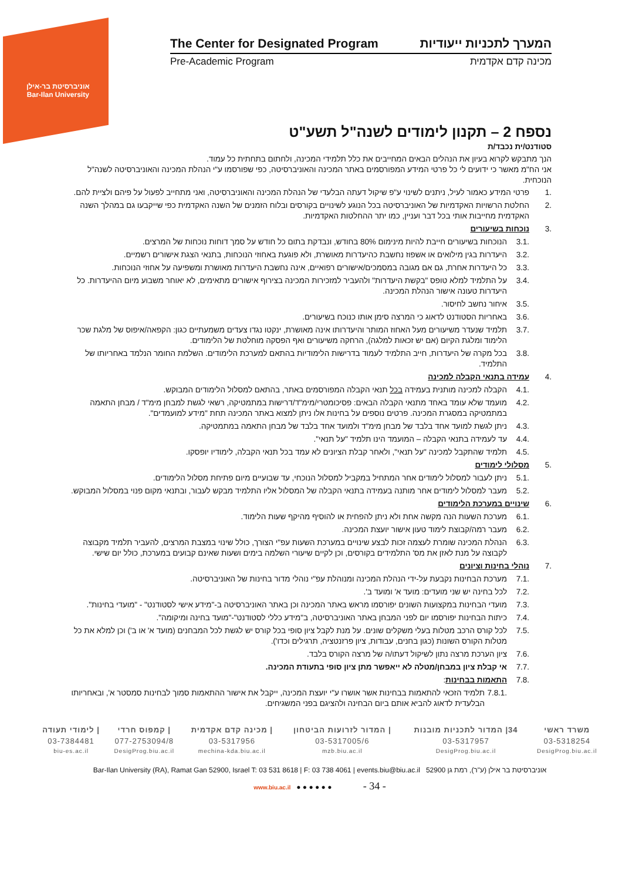אוניברסיטת בר-אילן
Bar-Ilan University
The Center for Designated Program המערך לתכניות ייעודיות
Pre-Academic Program מכינה קדם אקדמית
נספח 2 – תקנון לימודים לשנה"ל תשע"ט
סטודנט/ית נכבד/ת
הנך מתבקש לקרוא בעיון את הנהלים הבאים המחייבים את כלל תלמידי המכינה, ולחתום בתחתית כל עמוד.
אני הח"מ מאשר כי ידועים לי כל פרטי המידע המפורסמים באתר המכינה והאוניברסיטה, כפי שפורסמו ע"י הנהלת המכינה והאוניברסיטה לשנה"ל הנוכחית.
.1 פרטי המידע כאמור לעיל, ניתנים לשינוי ע"פ שיקול דעתה הבלעדי של הנהלת המכינה והאוניברסיטה, ואני מתחייב לפעול על פיהם ולציית להם.
.2 החלטת הרשויות האקדמיות של האוניברסיטה בכל הנוגע לשינויים בקורסים ובלוח הזמנים של השנה האקדמית כפי שייקבעו גם במהלך השנה האקדמית מחייבות אותי בכל דבר ועניין, כמו יתר ההחלטות האקדמיות.
.3 נוכחות בשיעורים
.3.1 הנוכחות בשיעורים חייבת להיות מינימום 80% בחודש, ונבדקת בתום כל חודש על סמך דוחות נוכחות של המרצים.
.3.2 היעדרות בגין מילואים או אשפוז נחשבת כהיעדרות מאושרת, ולא פוגעת באחוזי הנוכחות, בתנאי הצגת אישורים רשמיים.
.3.3 כל היעדרות אחרת, גם אם מגובה במסמכים/אישורים רפואיים, אינה נחשבת היעדרות מאושרת ומשפיעה על אחוזי הנוכחות.
.3.4 על התלמיד למלא טופס "בקשת היעדרות" ולהעביר למזכירות המכינה בצירוף אישורים מתאימים, לא יאוחר משבוע מיום ההיעדרות. כל היעדרות טעונה אישור הנהלת המכינה.
.3.5 איחור נחשב לחיסור.
.3.6 באחריות הסטודנט לדאוג כי המרצה סימן אותו כנוכח בשיעורים.
.3.7 תלמיד שנעדר משיעורים מעל האחוז המותר והיעדרותו אינה מאושרת, ינקטו נגדו צעדים משמעתיים כגון: הקפאה/איפוס של מלגת שכר הלימוד ומלגת הקיום (אם יש זכאות למלגה), הרחקה משיעורים ואף הפסקה מוחלטת של הלימודים.
.3.8 בכל מקרה של היעדרות, חייב התלמיד לעמוד בדרישות הלימודיות בהתאם למערכת הלימודים. השלמת החומר הנלמד באחריותו של התלמיד.
.4 עמידה בתנאי הקבלה למכינה
.4.1 הקבלה למכינה מותנית בעמידה בכל תנאי הקבלה המפורסמים באתר, בהתאם למסלול הלימודים המבוקש.
.4.2 מועמד שלא עומד באחד מתנאי הקבלה הבאים: פסיכומטרי/מימ"ד/דרישות במתמטיקה, רשאי לגשת למבחן מימ"ד / מבחן התאמה במתמטיקה במסגרת המכינה. פרטים נוספים על בחינות אלו ניתן למצוא באתר המכינה תחת "מידע למועמדים".
.4.3 ניתן לגשת למועד אחד בלבד של מבחן מימ"ד ולמועד אחד בלבד של מבחן התאמה במתמטיקה.
.4.4 עד לעמידה בתנאי הקבלה – המועמד הינו תלמיד "על תנאי".
.4.5 תלמיד שהתקבל למכינה "על תנאי", ולאחר קבלת הציונים לא עמד בכל תנאי הקבלה, לימודיו יופסקו.
.5 מסלולי לימודים
.5.1 ניתן לעבור למסלול לימודים אחר המתחיל במקביל למסלול הנוכחי, עד שבועיים מיום פתיחת מסלול הלימודים.
.5.2 מעבר למסלול לימודים אחר מותנה בעמידה בתנאי הקבלה של המסלול אליו התלמיד מבקש לעבור, ובתנאי מקום פנוי במסלול המבוקש.
.6 שינויים במערכת הלימודים
.6.1 מערכת השעות הנה מקשה אחת ולא ניתן להפחית או להוסיף מהיקף שעות הלימוד.
.6.2 מעבר רמה/קבוצת לימוד טעון אישור יועצת המכינה.
.6.3 הנהלת המכינה שומרת לעצמה זכות לבצע שינויים במערכת השעות עפ"י הצורך, כולל שינוי במצבת המרצים, להעביר תלמיד מקבוצה לקבוצה על מנת לאזן את מס' התלמידים בקורסים, וכן לקיים שיעורי השלמה בימים ושעות שאינם קבועים במערכת, כולל יום שישי.
.7 נוהלי בחינות וציונים
.7.1 מערכת הבחינות נקבעת על-ידי הנהלת המכינה ומנוהלת עפ"י נוהלי מדור בחינות של האוניברסיטה.
.7.2 לכל בחינה יש שני מועדים: מועד א' ומועד ב'.
.7.3 מועדי הבחינות במקצועות השונים יפורסמו מראש באתר המכינה וכן באתר האוניברסיטה ב-"מידע אישי לסטודנט" - "מועדי בחינות".
.7.4 כיתות הבחינות יפורסמו יום לפני המבחן באתר האוניברסיטה, ב"מידע כללי לסטודנט"-"מועד בחינה ומיקומה".
.7.5 לכל קורס הרכב מטלות בעלי משקלים שונים. על מנת לקבל ציון סופי בכל קורס יש לגשת לכל המבחנים (מועד א' או ב') וכן למלא את כל מטלות הקורס השונות (כגון בחנים, עבודות, ציון פרזנטציה, תרגילים וכדו').
.7.6 ציון הערכת מרצה נתון לשיקול דעתו/ה של מרצה הקורס בלבד.
.7.7 אי קבלת ציון במבחן/מטלה לא ייאפשר מתן ציון סופי בתעודת המכינה.
.7.8 התאמות בבחינות:
.7.8.1 תלמיד הזכאי להתאמות בבחינות אשר אושרו ע"י יועצת המכינה, ייקבל את אישור ההתאמות סמוך לבחינות סמסטר א', ובאחריותו הבלעדית לדאוג להביא אותם ביום הבחינה ולהציגם בפני המשגיחים.
| משרד ראשי | 34/ המדור לתכניות מובנות | / המדור לזרועות הביטחון | / מכינה קדם אקדמית | / קמפוס חרדי | / לימודי תעודה |
| 03-5318254 | 03-5317957 | 03-5317005/6 | 03-5317956 | 077-2753094/8 | 03-7384481 |
| DesigProg.biu.ac.il | DesigProg.biu.ac.il | mzb.biu.ac.il | mechina-kda.biu.ac.il | DesigProg.biu.ac.il | biu-es.ac.il |
Bar-Ilan University (RA), Ramat Gan 52900, Israel T: 03 531 8618 | F: 03 738 4061 | events.biu@biu.ac.il 52900 אוניברסיטת בר אילן (ע"ר), רמת גן
www.biu.ac.il ● ● ● ● ● ● - 34 -